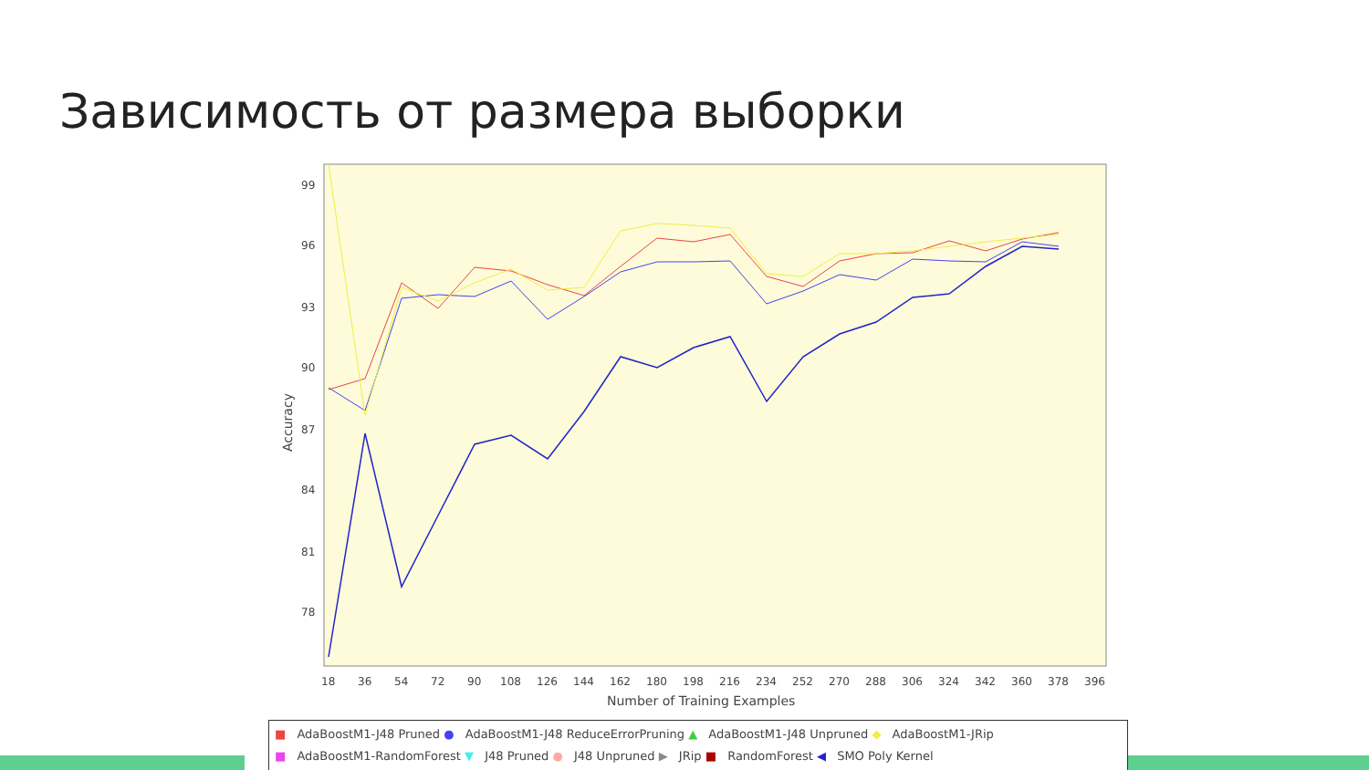Зависимость от размера выборки
99
96
93
90
87
84
81
78
Accuracy
18
36
54
72
90
108
126
144
162
180
198
216
234
252
270
288
306
324
342
360
378
396
Number of Training Examples
■ AdaBoostM1-J48 Pruned ● AdaBoostM1-J48 ReduceErrorPruning ▲ AdaBoostM1-J48 Unpruned ◆ AdaBoostM1-JRip
■ AdaBoostM1-RandomForest ▼ J48 Pruned ● J48 Unpruned ▶ JRip ■ RandomForest ◀ SMO Poly Kernel